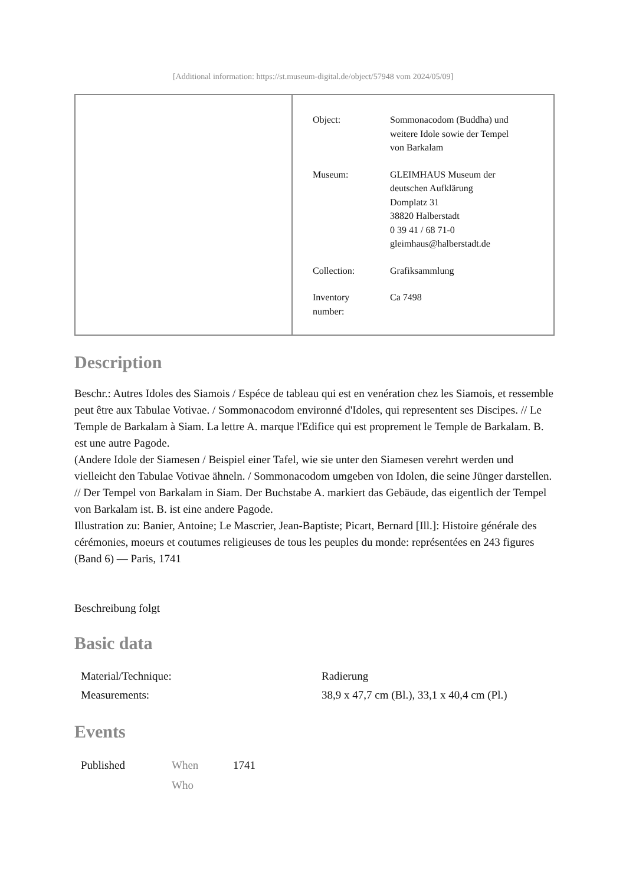[Additional information: https://st.museum-digital.de/object/57948 vom 2024/05/09]
| Object: | Sommonacodom (Buddha) und weitere Idole sowie der Tempel von Barkalam |
| Museum: | GLEIMHAUS Museum der deutschen Aufklärung Domplatz 31 38820 Halberstadt 0 39 41 / 68 71-0 gleimhaus@halberstadt.de |
| Collection: | Grafiksammlung |
| Inventory number: | Ca 7498 |
Description
Beschr.: Autres Idoles des Siamois / Espéce de tableau qui est en venération chez les Siamois, et ressemble peut être aux Tabulae Votivae. / Sommonacodom environné d'Idoles, qui representent ses Discipes. // Le Temple de Barkalam à Siam. La lettre A. marque l'Edifice qui est proprement le Temple de Barkalam. B. est une autre Pagode.
(Andere Idole der Siamesen / Beispiel einer Tafel, wie sie unter den Siamesen verehrt werden und vielleicht den Tabulae Votivae ähneln. / Sommonacodom umgeben von Idolen, die seine Jünger darstellen. // Der Tempel von Barkalam in Siam. Der Buchstabe A. markiert das Gebäude, das eigentlich der Tempel von Barkalam ist. B. ist eine andere Pagode.
Illustration zu: Banier, Antoine; Le Mascrier, Jean-Baptiste; Picart, Bernard [Ill.]: Histoire générale des cérémonies, moeurs et coutumes religieuses de tous les peuples du monde: représentées en 243 figures (Band 6) — Paris, 1741
Beschreibung folgt
Basic data
| Material/Technique: | Radierung |
| Measurements: | 38,9 x 47,7 cm (Bl.), 33,1 x 40,4 cm (Pl.) |
Events
| Published | When | 1741 |
| | Who | |